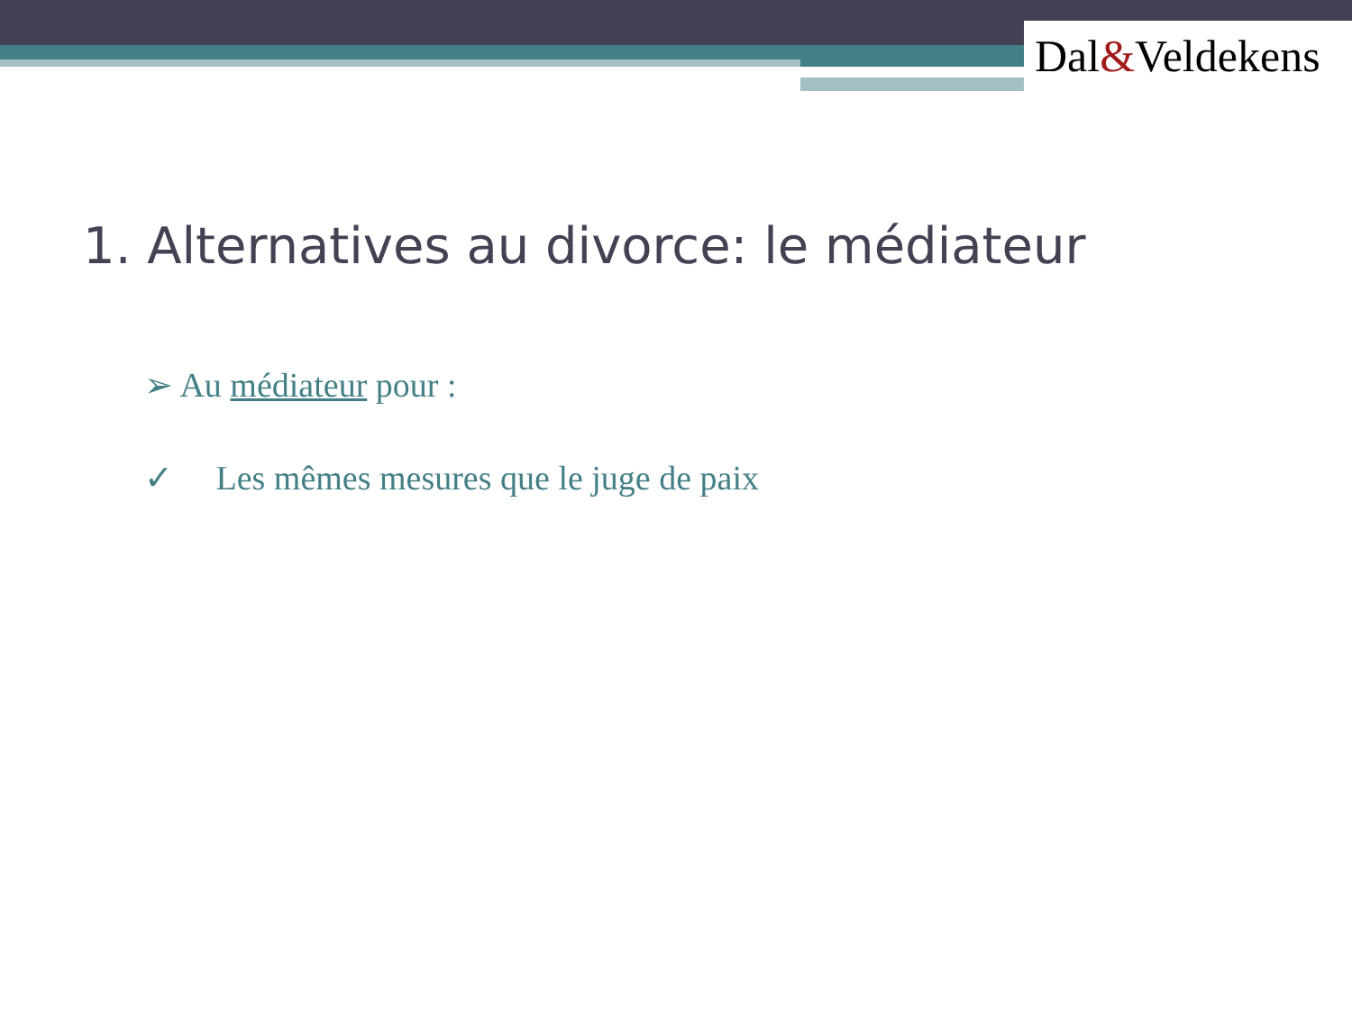Dal&Veldekens
1. Alternatives au divorce: le médiateur
➢ Au médiateur pour :
✓ Les mêmes mesures que le juge de paix